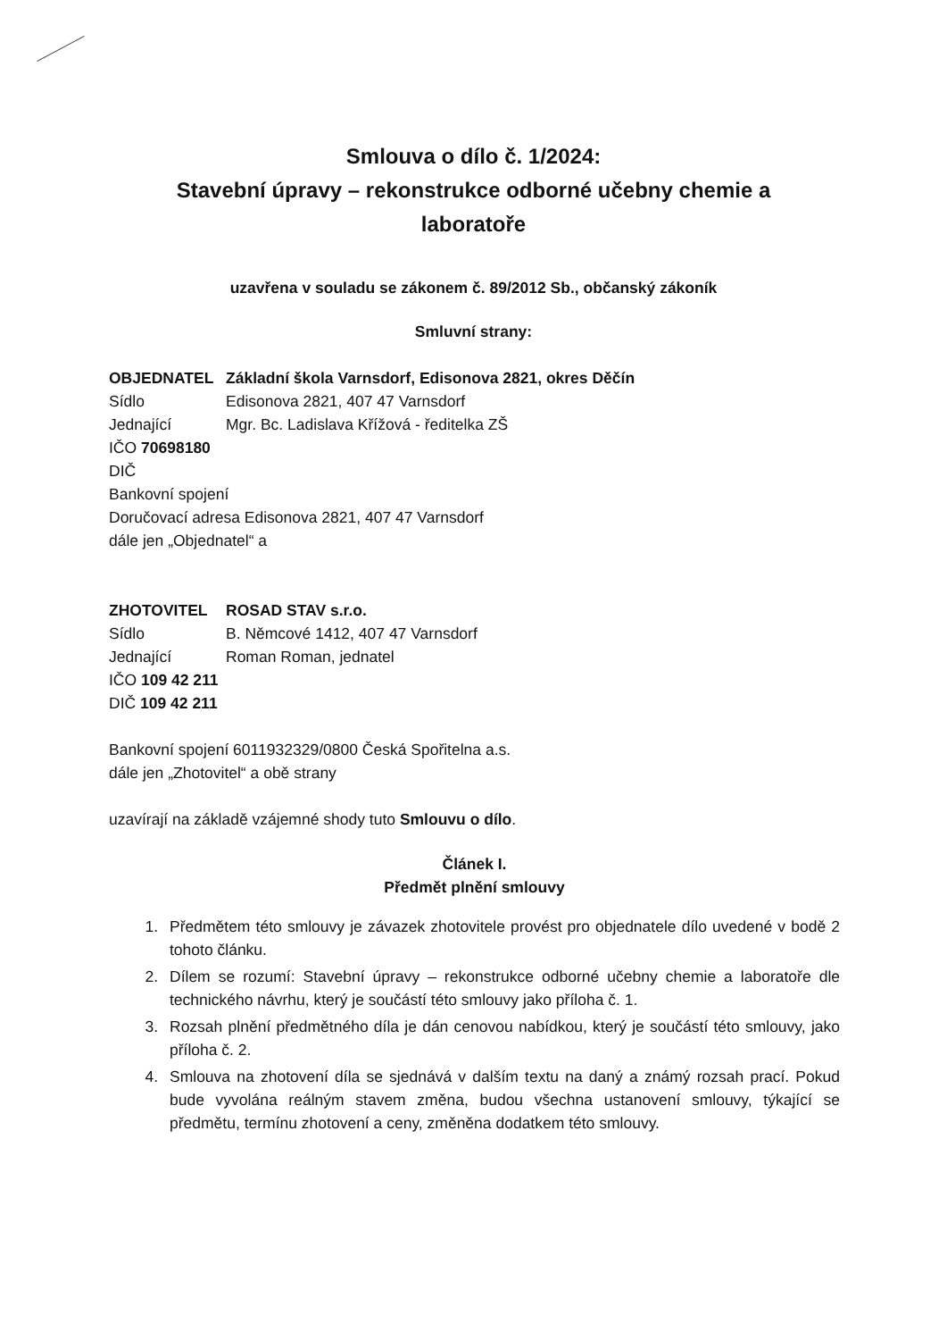Smlouva o dílo č. 1/2024:
Stavební úpravy – rekonstrukce odborné učebny chemie a
laboratoře
uzavřena v souladu se zákonem č. 89/2012 Sb., občanský zákoník
Smluvní strany:
OBJEDNATEL Základní škola Varnsdorf, Edisonova 2821, okres Děčín
Sídlo Edisonova 2821, 407 47 Varnsdorf
Jednající Mgr. Bc. Ladislava Křížová - ředitelka ZŠ
IČO 70698180
DIČ
Bankovní spojení
Doručovací adresa Edisonova 2821, 407 47 Varnsdorf
dále jen „Objednatel“ a
ZHOTOVITEL ROSAD STAV s.r.o.
Sídlo B. Němcové 1412, 407 47 Varnsdorf
Jednající Roman Roman, jednatel
IČO 109 42 211
DIČ 109 42 211
Bankovní spojení 6011932329/0800 Česká Spořitelna a.s.
dále jen „Zhotovitel“ a obě strany
uzavírají na základě vzájemné shody tuto Smlouvu o dílo.
Článek I.
Předmět plnění smlouvy
1. Předmětem této smlouvy je závazek zhotovitele provést pro objednatele dílo uvedené v bodě 2 tohoto článku.
2. Dílem se rozumí: Stavební úpravy – rekonstrukce odborné učebny chemie a laboratoře dle technického návrhu, který je součástí této smlouvy jako příloha č. 1.
3. Rozsah plnění předmětného díla je dán cenovou nabídkou, který je součástí této smlouvy, jako příloha č. 2.
4. Smlouva na zhotovení díla se sjednává v dalším textu na daný a známý rozsah prací. Pokud bude vyvolána reálným stavem změna, budou všechna ustanovení smlouvy, týkající se předmětu, termínu zhotovení a ceny, změněna dodatkem této smlouvy.